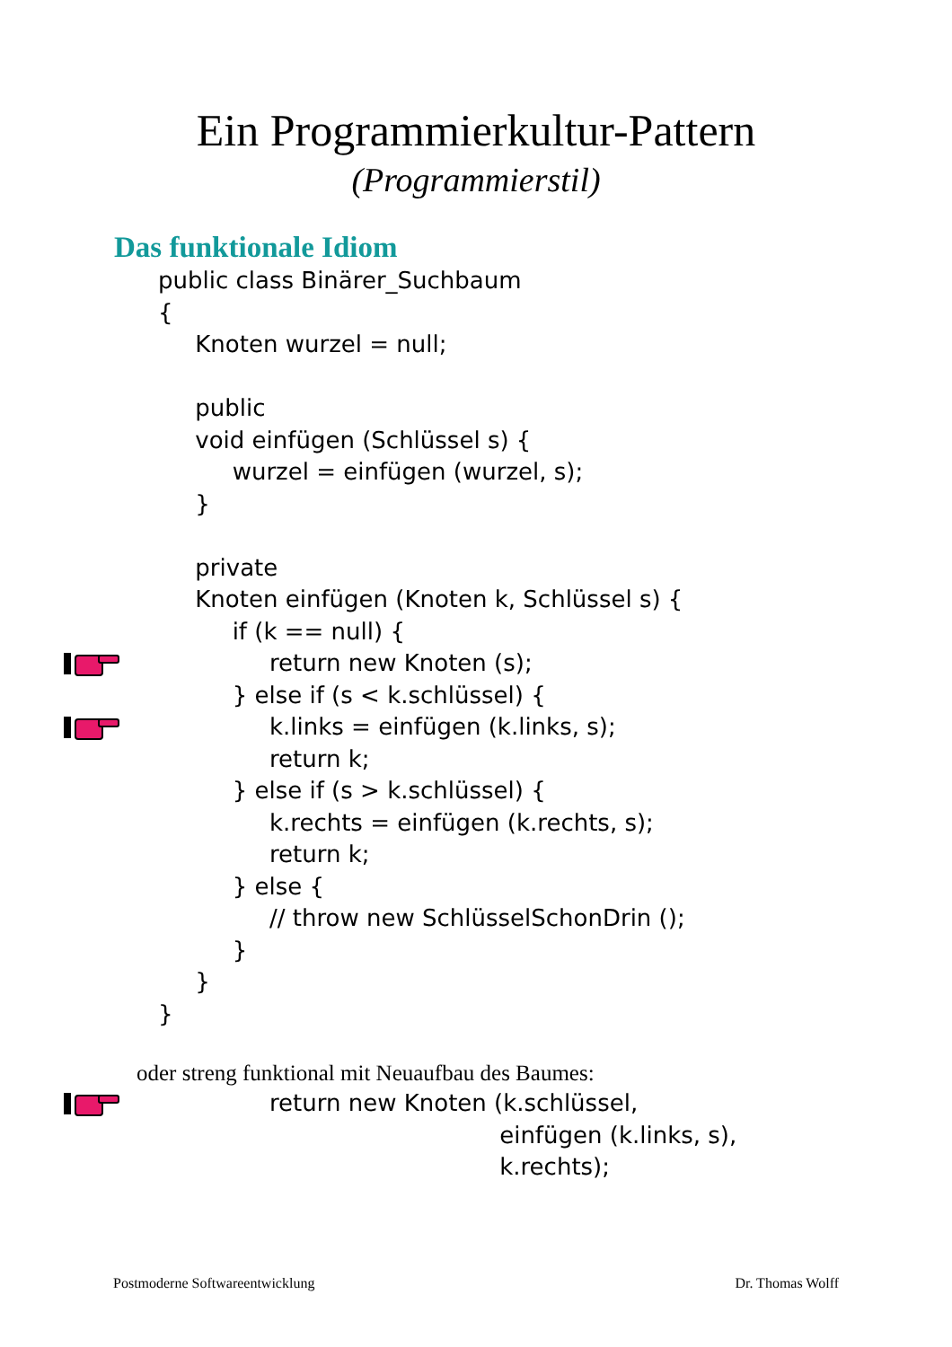Ein Programmierkultur-Pattern
(Programmierstil)
Das funktionale Idiom
public class Binärer_Suchbaum
{
Knoten wurzel = null;
public
void einfügen (Schlüssel s) {
wurzel = einfügen (wurzel, s);
}
private
Knoten einfügen (Knoten k, Schlüssel s) {
if (k == null) {
return new Knoten (s);
} else if (s < k.schlüssel) {
k.links = einfügen (k.links, s);
return k;
} else if (s > k.schlüssel) {
k.rechts = einfügen (k.rechts, s);
return k;
} else {
// throw new SchlüsselSchonDrin ();
}
}
}
oder streng funktional mit Neuaufbau des Baumes:
return new Knoten (k.schlüssel,
einfügen (k.links, s),
k.rechts);
Postmoderne Softwareentwicklung Dr. Thomas Wolff